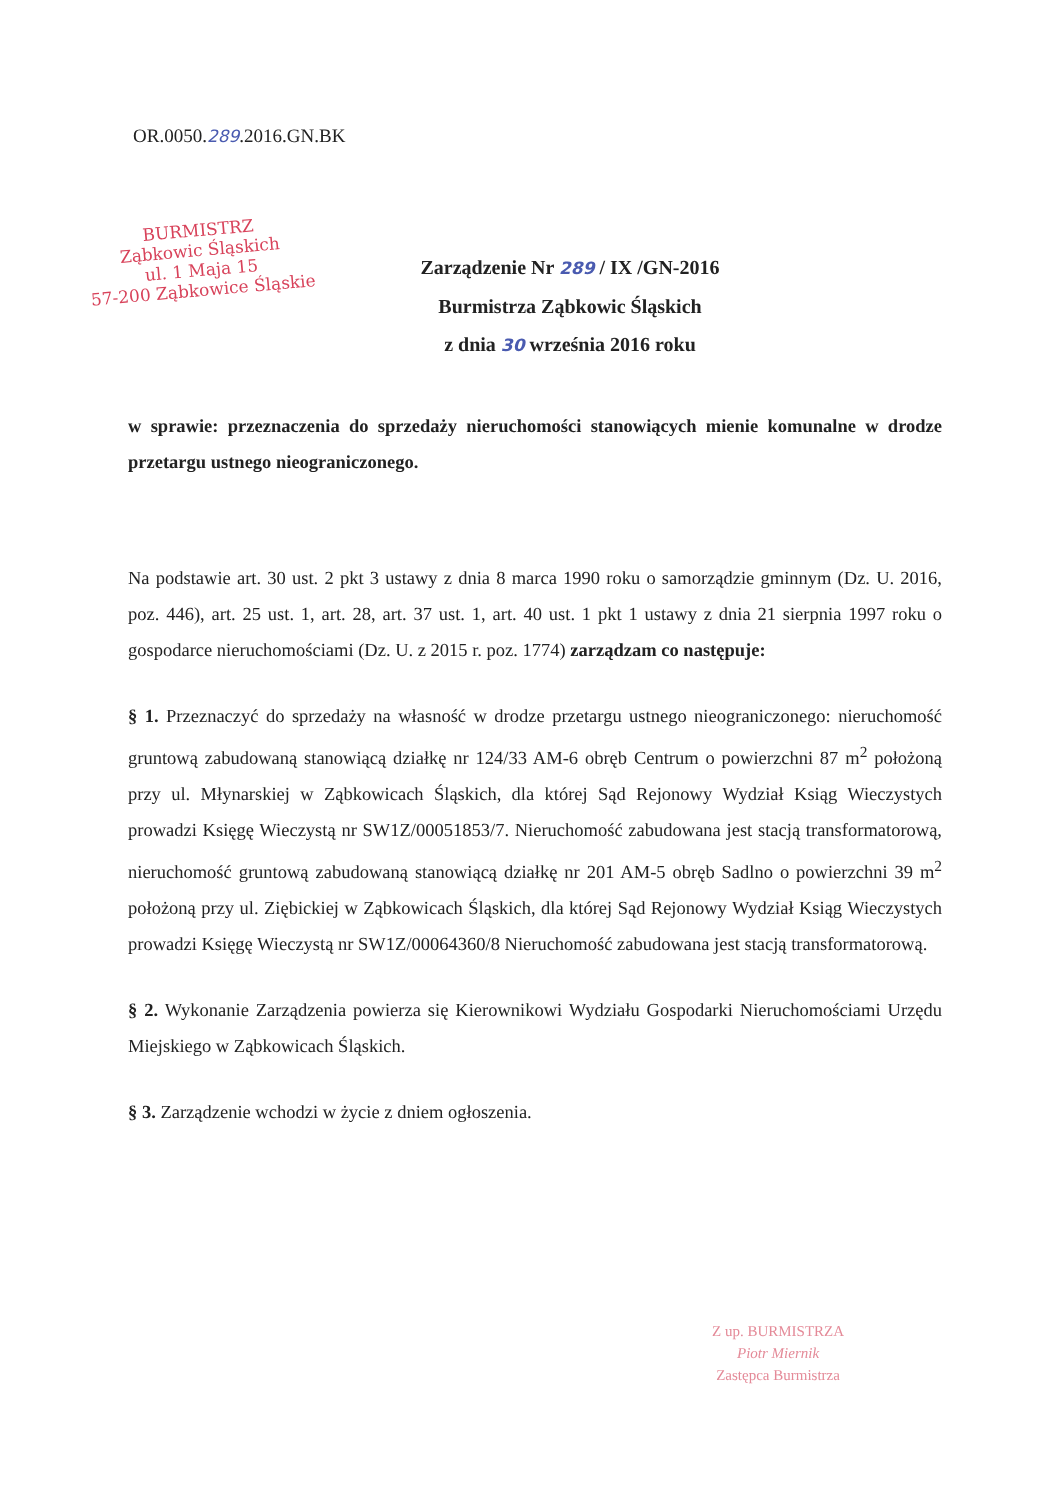OR.0050.289.2016.GN.BK
BURMISTRZ
Ząbkowic Śląskich
ul. 1 Maja 15
57-200 Ząbkowice Śląskie
Zarządzenie Nr 289 / IX /GN-2016
Burmistrza Ząbkowic Śląskich
z dnia 30 września 2016 roku
w sprawie: przeznaczenia do sprzedaży nieruchomości stanowiących mienie komunalne w drodze przetargu ustnego nieograniczonego.
Na podstawie art. 30 ust. 2 pkt 3 ustawy z dnia 8 marca 1990 roku o samorządzie gminnym (Dz. U. 2016, poz. 446), art. 25 ust. 1, art. 28, art. 37 ust. 1, art. 40 ust. 1 pkt 1 ustawy z dnia 21 sierpnia 1997 roku o gospodarce nieruchomościami (Dz. U. z 2015 r. poz. 1774) zarządzam co następuje:
§ 1. Przeznaczyć do sprzedaży na własność w drodze przetargu ustnego nieograniczonego: nieruchomość gruntową zabudowaną stanowiącą działkę nr 124/33 AM-6 obręb Centrum o powierzchni 87 m<sup>2</sup> położoną przy ul. Młynarskiej w Ząbkowicach Śląskich, dla której Sąd Rejonowy Wydział Ksiąg Wieczystych prowadzi Księgę Wieczystą nr SW1Z/00051853/7. Nieruchomość zabudowana jest stacją transformatorową, nieruchomość gruntową zabudowaną stanowiącą działkę nr 201 AM-5 obręb Sadlno o powierzchni 39 m<sup>2</sup> położoną przy ul. Ziębickiej w Ząbkowicach Śląskich, dla której Sąd Rejonowy Wydział Ksiąg Wieczystych prowadzi Księgę Wieczystą nr SW1Z/00064360/8 Nieruchomość zabudowana jest stacją transformatorową.
§ 2. Wykonanie Zarządzenia powierza się Kierownikowi Wydziału Gospodarki Nieruchomościami Urzędu Miejskiego w Ząbkowicach Śląskich.
§ 3. Zarządzenie wchodzi w życie z dniem ogłoszenia.
Z up. BURMISTRZA
Piotr Miernik
Zastępca Burmistrza